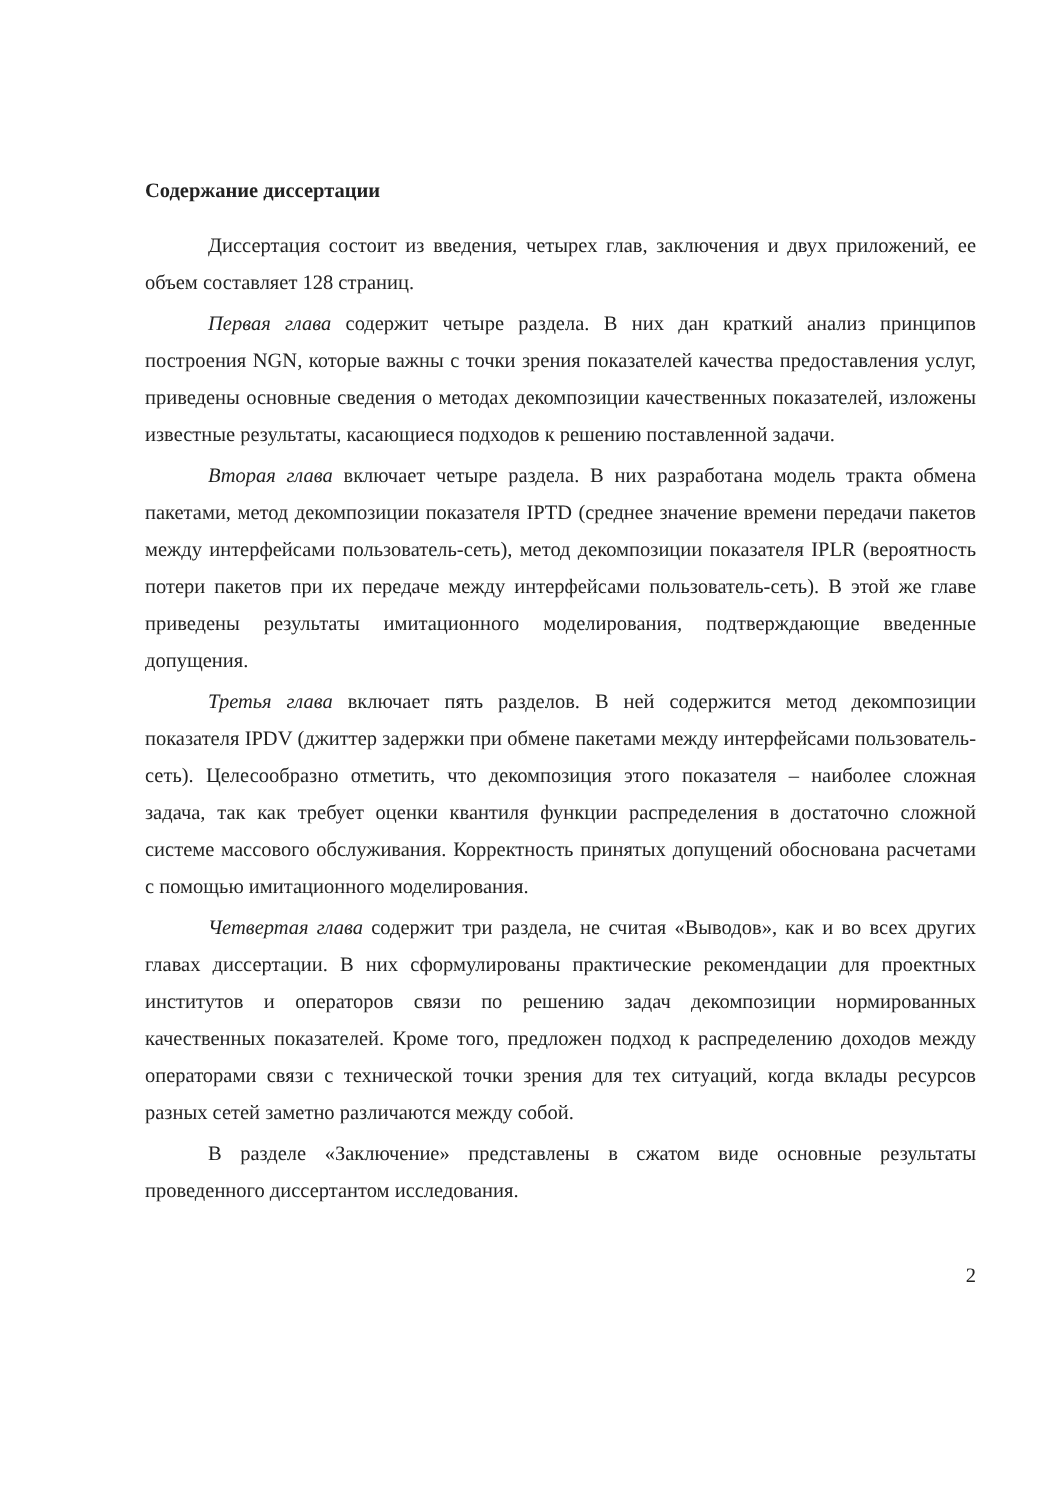Содержание диссертации
Диссертация состоит из введения, четырех глав, заключения и двух приложений, ее объем составляет 128 страниц.
Первая глава содержит четыре раздела. В них дан краткий анализ принципов построения NGN, которые важны с точки зрения показателей качества предоставления услуг, приведены основные сведения о методах декомпозиции качественных показателей, изложены известные результаты, касающиеся подходов к решению поставленной задачи.
Вторая глава включает четыре раздела. В них разработана модель тракта обмена пакетами, метод декомпозиции показателя IPTD (среднее значение времени передачи пакетов между интерфейсами пользователь-сеть), метод декомпозиции показателя IPLR (вероятность потери пакетов при их передаче между интерфейсами пользователь-сеть). В этой же главе приведены результаты имитационного моделирования, подтверждающие введенные допущения.
Третья глава включает пять разделов. В ней содержится метод декомпозиции показателя IPDV (джиттер задержки при обмене пакетами между интерфейсами пользователь-сеть). Целесообразно отметить, что декомпозиция этого показателя – наиболее сложная задача, так как требует оценки квантиля функции распределения в достаточно сложной системе массового обслуживания. Корректность принятых допущений обоснована расчетами с помощью имитационного моделирования.
Четвертая глава содержит три раздела, не считая «Выводов», как и во всех других главах диссертации. В них сформулированы практические рекомендации для проектных институтов и операторов связи по решению задач декомпозиции нормированных качественных показателей. Кроме того, предложен подход к распределению доходов между операторами связи с технической точки зрения для тех ситуаций, когда вклады ресурсов разных сетей заметно различаются между собой.
В разделе «Заключение» представлены в сжатом виде основные результаты проведенного диссертантом исследования.
2